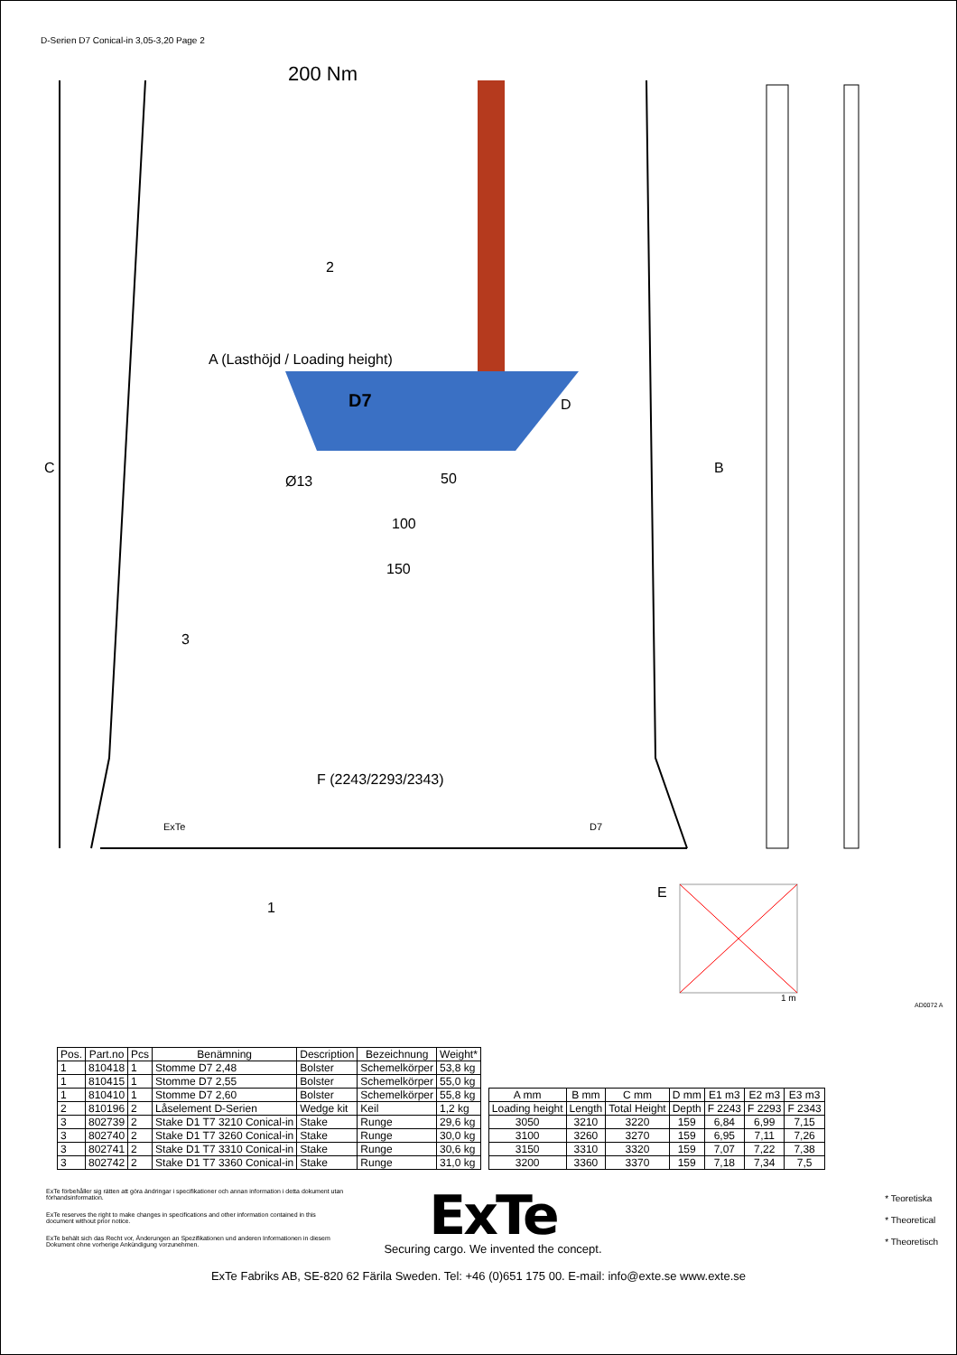D-Serien D7 Conical-in 3,05-3,20 Page 2
200 Nm
2
D
A (Lasthöjd / Loading height)
C B
Ø13 50
100
150
3
F (2243/2293/2343)
ExTe D7
1
E
1 m
AD0072 A
D7
| Pos. | Part.no | Pcs | Benämning | Description | Bezeichnung | Weight* |
| --- | --- | --- | --- | --- | --- | --- |
| 1 | 810418 | 1 | Stomme D7 2,48 | Bolster | Schemelkörper | 53,8 kg |
| 1 | 810415 | 1 | Stomme D7 2,55 | Bolster | Schemelkörper | 55,0 kg |
| 1 | 810410 | 1 | Stomme D7 2,60 | Bolster | Schemelkörper | 55,8 kg |
| 2 | 810196 | 2 | Låselement D-Serien | Wedge kit | Keil | 1,2 kg |
| 3 | 802739 | 2 | Stake D1 T7 3210 Conical-in | Stake | Runge | 29,6 kg |
| 3 | 802740 | 2 | Stake D1 T7 3260 Conical-in | Stake | Runge | 30,0 kg |
| 3 | 802741 | 2 | Stake D1 T7 3310 Conical-in | Stake | Runge | 30,6 kg |
| 3 | 802742 | 2 | Stake D1 T7 3360 Conical-in | Stake | Runge | 31,0 kg |
| A mm | B mm | C mm | D mm | E1 m3 | E2 m3 | E3 m3 |
| --- | --- | --- | --- | --- | --- | --- |
| Loading height | Length | Total Height | Depth | F 2243 | F 2293 | F 2343 |
| 3050 | 3210 | 3220 | 159 | 6,84 | 6,99 | 7,15 |
| 3100 | 3260 | 3270 | 159 | 6,95 | 7,11 | 7,26 |
| 3150 | 3310 | 3320 | 159 | 7,07 | 7,22 | 7,38 |
| 3200 | 3360 | 3370 | 159 | 7,18 | 7,34 | 7,5 |
ExTe förbehåller sig rätten att göra ändringar i specifikationer och annan information i detta dokument utan förhandsinformation.
ExTe reserves the right to make changes in specifications and other information contained in this document without prior notice.
ExTe behält sich das Recht vor, Änderungen an Spezifikationen und anderen Informationen in diesem Dokument ohne vorherige Ankündigung vorzunehmen.
ExTe
Securing cargo. We invented the concept.
* Teoretiska
* Theoretical
* Theoretisch
ExTe Fabriks AB, SE-820 62 Färila Sweden. Tel: +46 (0)651 175 00. E-mail: info@exte.se www.exte.se